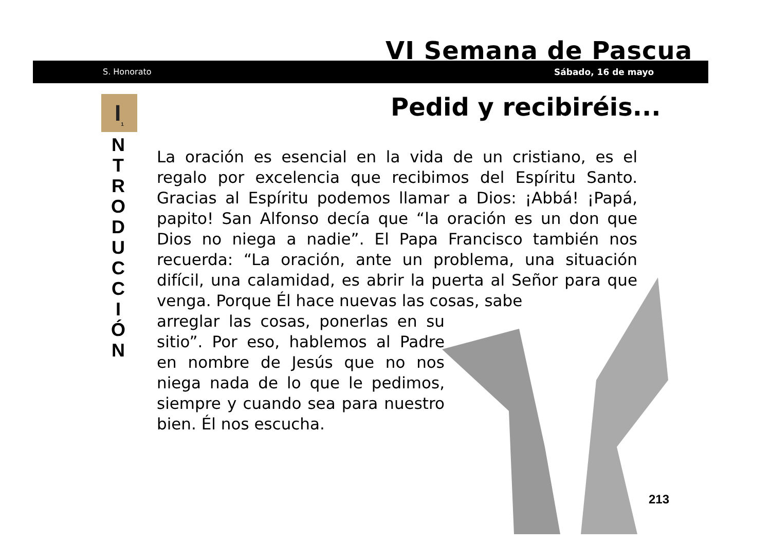VI Semana de Pascua
S. Honorato Sábado, 16 de mayo
I<sub>1</sub>
N
T
R
O
D
U
C
C
I
Ó
N
Pedid y recibiréis...
La oración es esencial en la vida de un cristiano, es el regalo por excelencia que recibimos del Espíritu Santo. Gracias al Espíritu podemos llamar a Dios: ¡Abbá! ¡Papá, papito! San Alfonso decía que “la oración es un don que Dios no niega a nadie”. El Papa Francisco también nos recuerda: “La oración, ante un problema, una situación difícil, una calamidad, es abrir la puerta al Señor para que venga. Porque Él hace nuevas las cosas, sabe
arreglar las cosas, ponerlas en su sitio”. Por eso, hablemos al Padre en nombre de Jesús que no nos niega nada de lo que le pedimos, siempre y cuando sea para nuestro bien. Él nos escucha.
213